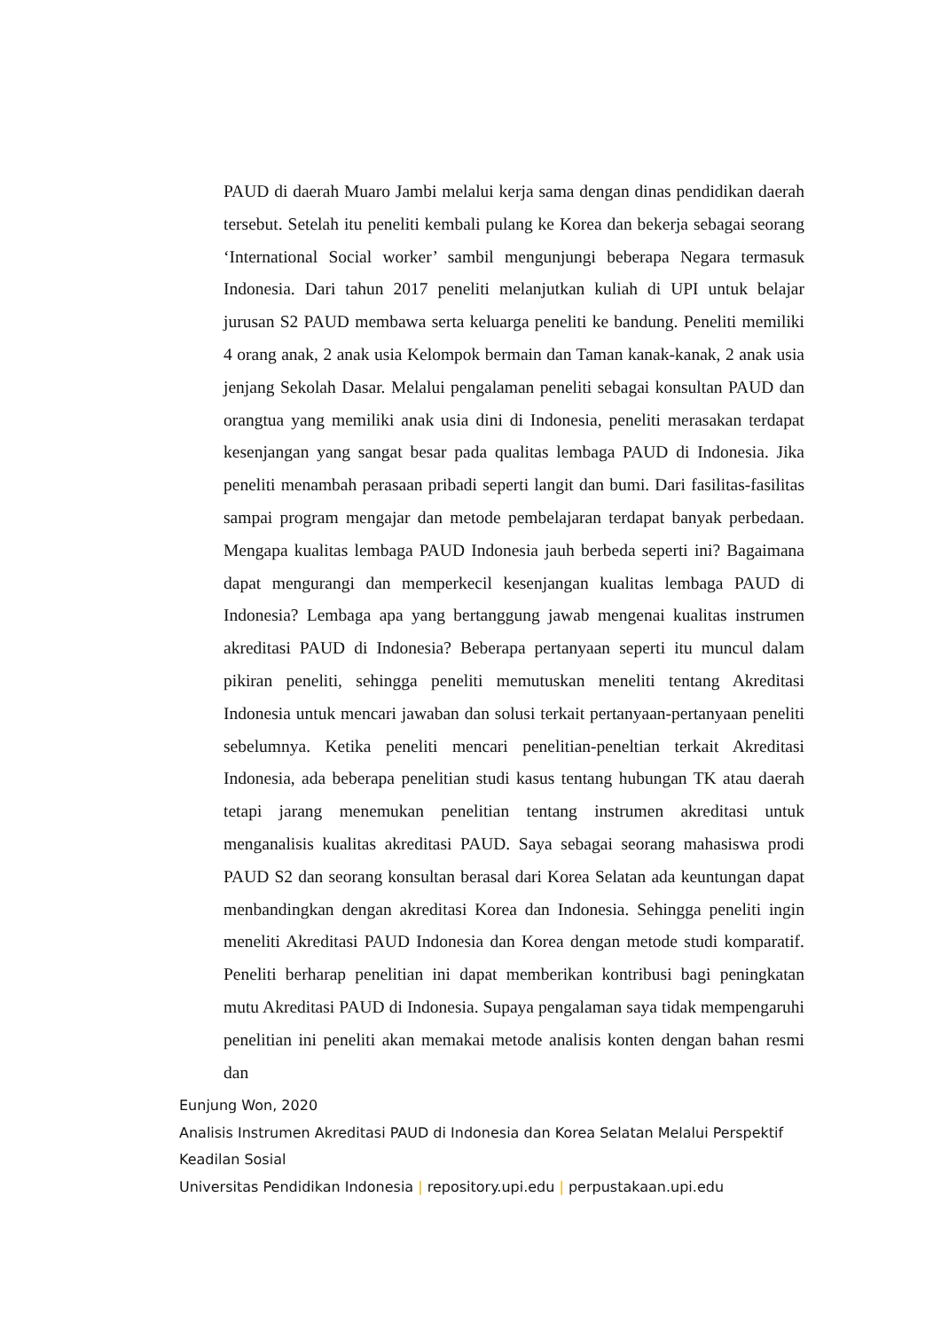PAUD di daerah Muaro Jambi melalui kerja sama dengan dinas pendidikan daerah tersebut. Setelah itu peneliti kembali pulang ke Korea dan bekerja sebagai seorang ‘International Social worker’ sambil mengunjungi beberapa Negara termasuk Indonesia. Dari tahun 2017 peneliti melanjutkan kuliah di UPI untuk belajar jurusan S2 PAUD membawa serta keluarga peneliti ke bandung. Peneliti memiliki 4 orang anak, 2 anak usia Kelompok bermain dan Taman kanak-kanak, 2 anak usia jenjang Sekolah Dasar. Melalui pengalaman peneliti sebagai konsultan PAUD dan orangtua yang memiliki anak usia dini di Indonesia, peneliti merasakan terdapat kesenjangan yang sangat besar pada qualitas lembaga PAUD di Indonesia. Jika peneliti menambah perasaan pribadi seperti langit dan bumi. Dari fasilitas-fasilitas sampai program mengajar dan metode pembelajaran terdapat banyak perbedaan. Mengapa kualitas lembaga PAUD Indonesia jauh berbeda seperti ini? Bagaimana dapat mengurangi dan memperkecil kesenjangan kualitas lembaga PAUD di Indonesia? Lembaga apa yang bertanggung jawab mengenai kualitas instrumen akreditasi PAUD di Indonesia? Beberapa pertanyaan seperti itu muncul dalam pikiran peneliti, sehingga peneliti memutuskan meneliti tentang Akreditasi Indonesia untuk mencari jawaban dan solusi terkait pertanyaan-pertanyaan peneliti sebelumnya. Ketika peneliti mencari penelitian-peneltian terkait Akreditasi Indonesia, ada beberapa penelitian studi kasus tentang hubungan TK atau daerah tetapi jarang menemukan penelitian tentang instrumen akreditasi untuk menganalisis kualitas akreditasi PAUD. Saya sebagai seorang mahasiswa prodi PAUD S2 dan seorang konsultan berasal dari Korea Selatan ada keuntungan dapat menbandingkan dengan akreditasi Korea dan Indonesia. Sehingga peneliti ingin meneliti Akreditasi PAUD Indonesia dan Korea dengan metode studi komparatif. Peneliti berharap penelitian ini dapat memberikan kontribusi bagi peningkatan mutu Akreditasi PAUD di Indonesia. Supaya pengalaman saya tidak mempengaruhi penelitian ini peneliti akan memakai metode analisis konten dengan bahan resmi dan
Eunjung Won, 2020
Analisis Instrumen Akreditasi PAUD di Indonesia dan Korea Selatan Melalui Perspektif
Keadilan Sosial
Universitas Pendidikan Indonesia | repository.upi.edu | perpustakaan.upi.edu